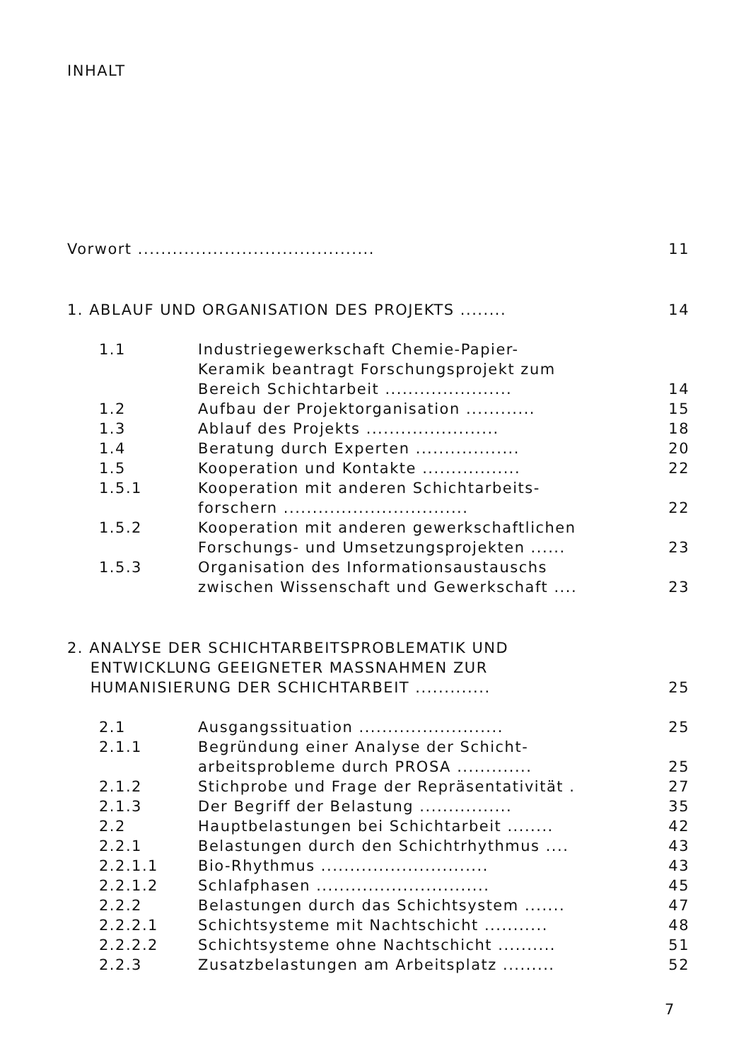INHALT
Vorwort .........................................
11
1. ABLAUF UND ORGANISATION DES PROJEKTS ........
14
1.1 Industriegewerkschaft Chemie-Papier-
Keramik beantragt Forschungsprojekt zum
Bereich Schichtarbeit ......................
14
1.2 Aufbau der Projektorganisation ............
15
1.3 Ablauf des Projekts .......................
18
1.4 Beratung durch Experten ..................
20
1.5 Kooperation und Kontakte .................
22
1.5.1 Kooperation mit anderen Schichtarbeits-
forschern ................................
22
1.5.2 Kooperation mit anderen gewerkschaftlichen
Forschungs- und Umsetzungsprojekten ......
23
1.5.3 Organisation des Informationsaustauschs
zwischen Wissenschaft und Gewerkschaft ....
23
2. ANALYSE DER SCHICHTARBEITSPROBLEMATIK UND
ENTWICKLUNG GEEIGNETER MASSNAHMEN ZUR
HUMANISIERUNG DER SCHICHTARBEIT .............
25
2.1 Ausgangssituation .........................
25
2.1.1 Begründung einer Analyse der Schicht-
arbeitsprobleme durch PROSA .............
25
2.1.2 Stichprobe und Frage der Repräsentativität .
27
2.1.3 Der Begriff der Belastung ................
35
2.2 Hauptbelastungen bei Schichtarbeit ........
42
2.2.1 Belastungen durch den Schichtrhythmus ....
43
2.2.1.1 Bio-Rhythmus .............................
43
2.2.1.2 Schlafphasen ..............................
45
2.2.2 Belastungen durch das Schichtsystem .......
47
2.2.2.1 Schichtsysteme mit Nachtschicht ...........
48
2.2.2.2 Schichtsysteme ohne Nachtschicht ..........
51
2.2.3 Zusatzbelastungen am Arbeitsplatz .........
52
7